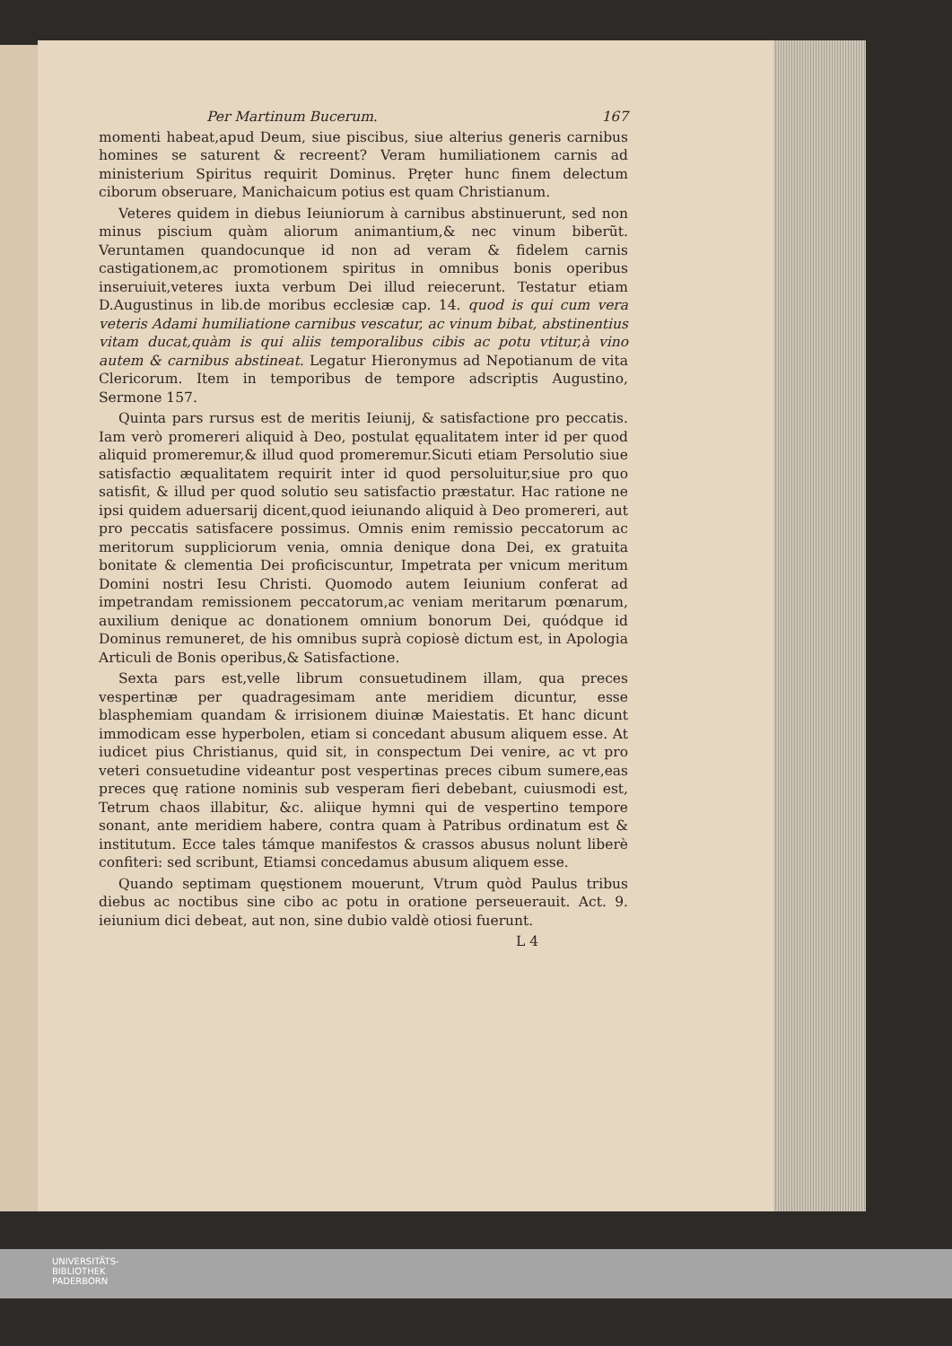Per Martinum Bucerum. 167
momenti habeat,apud Deum, siue piscibus, siue alterius generis carnibus homines se saturent & recreent? Veram humiliationem carnis ad ministerium Spiritus requirit Dominus. Pręter hunc finem delectum ciborum obseruare, Manichaicum potius est quam Christianum.
Veteres quidem in diebus Ieiuniorum à carnibus abstinuerunt, sed non minus piscium quàm aliorum animantium,& nec vinum biberũt. Veruntamen quandocunque id non ad veram & fidelem carnis castigationem,ac promotionem spiritus in omnibus bonis operibus inseruiuit,veteres iuxta verbum Dei illud reiecerunt. Testatur etiam D.Augustinus in lib.de moribus ecclesiæ cap. 14. quod is qui cum vera veteris Adami humiliatione carnibus vescatur, ac vinum bibat, abstinentius vitam ducat,quàm is qui aliis temporalibus cibis ac potu vtitur,à vino autem & carnibus abstineat. Legatur Hieronymus ad Nepotianum de vita Clericorum. Item in temporibus de tempore adscriptis Augustino, Sermone 157.
Quinta pars rursus est de meritis Ieiunij, & satisfactione pro peccatis. Iam verò promereri aliquid à Deo, postulat ęqualitatem inter id per quod aliquid promeremur,& illud quod promeremur.Sicuti etiam Persolutio siue satisfactio æqualitatem requirit inter id quod persoluitur,siue pro quo satisfit, & illud per quod solutio seu satisfactio præstatur. Hac ratione ne ipsi quidem aduersarij dicent,quod ieiunando aliquid à Deo promereri, aut pro peccatis satisfacere possimus. Omnis enim remissio peccatorum ac meritorum suppliciorum venia, omnia denique dona Dei, ex gratuita bonitate & clementia Dei proficiscuntur, Impetrata per vnicum meritum Domini nostri Iesu Christi. Quomodo autem Ieiunium conferat ad impetrandam remissionem peccatorum,ac veniam meritarum pœnarum, auxilium denique ac donationem omnium bonorum Dei, quódque id Dominus remuneret, de his omnibus suprà copiosè dictum est, in Apologia Articuli de Bonis operibus,& Satisfactione.
Sexta pars est,velle librum consuetudinem illam, qua preces vespertinæ per quadragesimam ante meridiem dicuntur, esse blasphemiam quandam & irrisionem diuinæ Maiestatis. Et hanc dicunt immodicam esse hyperbolen, etiam si concedant abusum aliquem esse. At iudicet pius Christianus, quid sit, in conspectum Dei venire, ac vt pro veteri consuetudine videantur post vespertinas preces cibum sumere,eas preces quę ratione nominis sub vesperam fieri debebant, cuiusmodi est, Tetrum chaos illabitur, &c. aliique hymni qui de vespertino tempore sonant, ante meridiem habere, contra quam à Patribus ordinatum est & institutum. Ecce tales támque manifestos & crassos abusus nolunt liberè confiteri: sed scribunt, Etiamsi concedamus abusum aliquem esse.
Quando septimam quęstionem mouerunt, Vtrum quòd Paulus tribus diebus ac noctibus sine cibo ac potu in oratione perseuerauit. Act. 9. ieiunium dici debeat, aut non, sine dubio valdè otiosi fuerunt.
L 4
UNIVERSITÄTS-
BIBLIOTHEK
PADERBORN